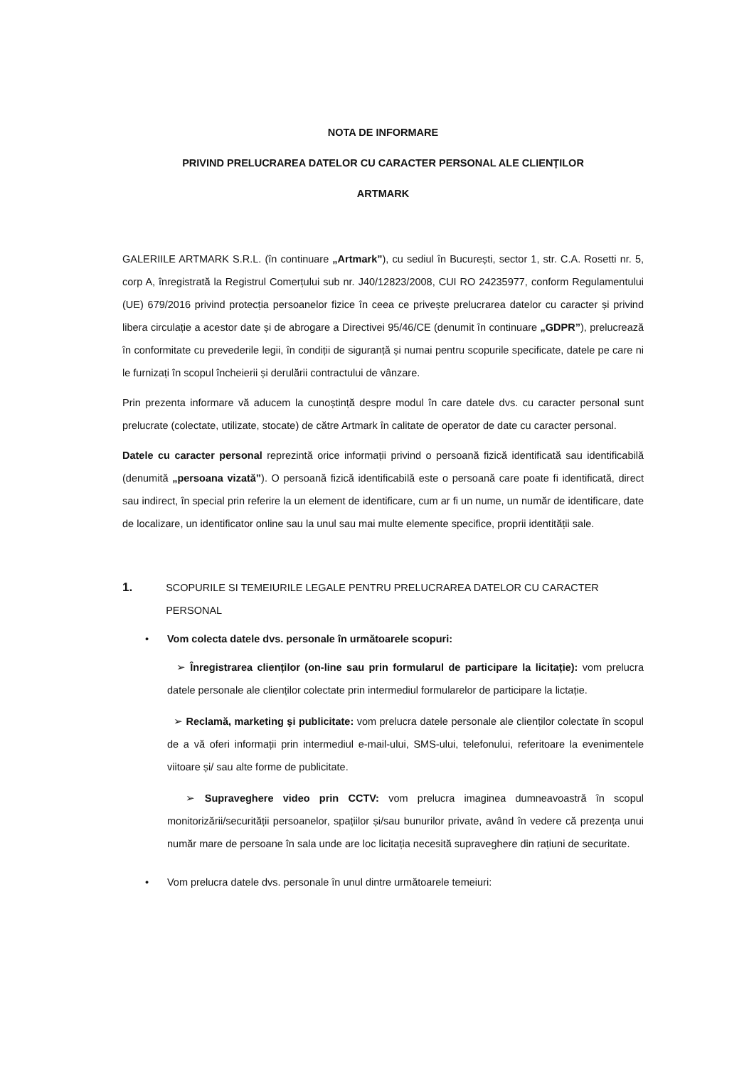NOTA DE INFORMARE
PRIVIND PRELUCRAREA DATELOR CU CARACTER PERSONAL ALE CLIENȚILOR
ARTMARK
GALERIILE ARTMARK S.R.L. (în continuare „Artmark”), cu sediul în București, sector 1, str. C.A. Rosetti nr. 5, corp A, înregistrată la Registrul Comerțului sub nr. J40/12823/2008, CUI RO 24235977, conform Regulamentului (UE) 679/2016 privind protecția persoanelor fizice în ceea ce privește prelucrarea datelor cu caracter și privind libera circulație a acestor date și de abrogare a Directivei 95/46/CE (denumit în continuare „GDPR”), prelucrează în conformitate cu prevederile legii, în condiții de siguranță și numai pentru scopurile specificate, datele pe care ni le furnizați în scopul încheierii și derulării contractului de vânzare.
Prin prezenta informare vă aducem la cunoștință despre modul în care datele dvs. cu caracter personal sunt prelucrate (colectate, utilizate, stocate) de către Artmark în calitate de operator de date cu caracter personal.
Datele cu caracter personal reprezintă orice informații privind o persoană fizică identificată sau identificabilă (denumită „persoana vizată”). O persoană fizică identificabilă este o persoană care poate fi identificată, direct sau indirect, în special prin referire la un element de identificare, cum ar fi un nume, un număr de identificare, date de localizare, un identificator online sau la unul sau mai multe elemente specifice, proprii identității sale.
1. SCOPURILE SI TEMEIURILE LEGALE PENTRU PRELUCRAREA DATELOR CU CARACTER PERSONAL
• Vom colecta datele dvs. personale în următoarele scopuri:
➢ Înregistrarea clienților (on-line sau prin formularul de participare la licitație): vom prelucra datele personale ale clienților colectate prin intermediul formularelor de participare la lictație.
➢ Reclamă, marketing şi publicitate: vom prelucra datele personale ale clienților colectate în scopul de a vă oferi informații prin intermediul e-mail-ului, SMS-ului, telefonului, referitoare la evenimentele viitoare și/ sau alte forme de publicitate.
➢ Supraveghere video prin CCTV: vom prelucra imaginea dumneavoastră în scopul monitorizării/securității persoanelor, spațiilor și/sau bunurilor private, având în vedere că prezența unui număr mare de persoane în sala unde are loc licitația necesită supraveghere din rațiuni de securitate.
• Vom prelucra datele dvs. personale în unul dintre următoarele temeiuri: